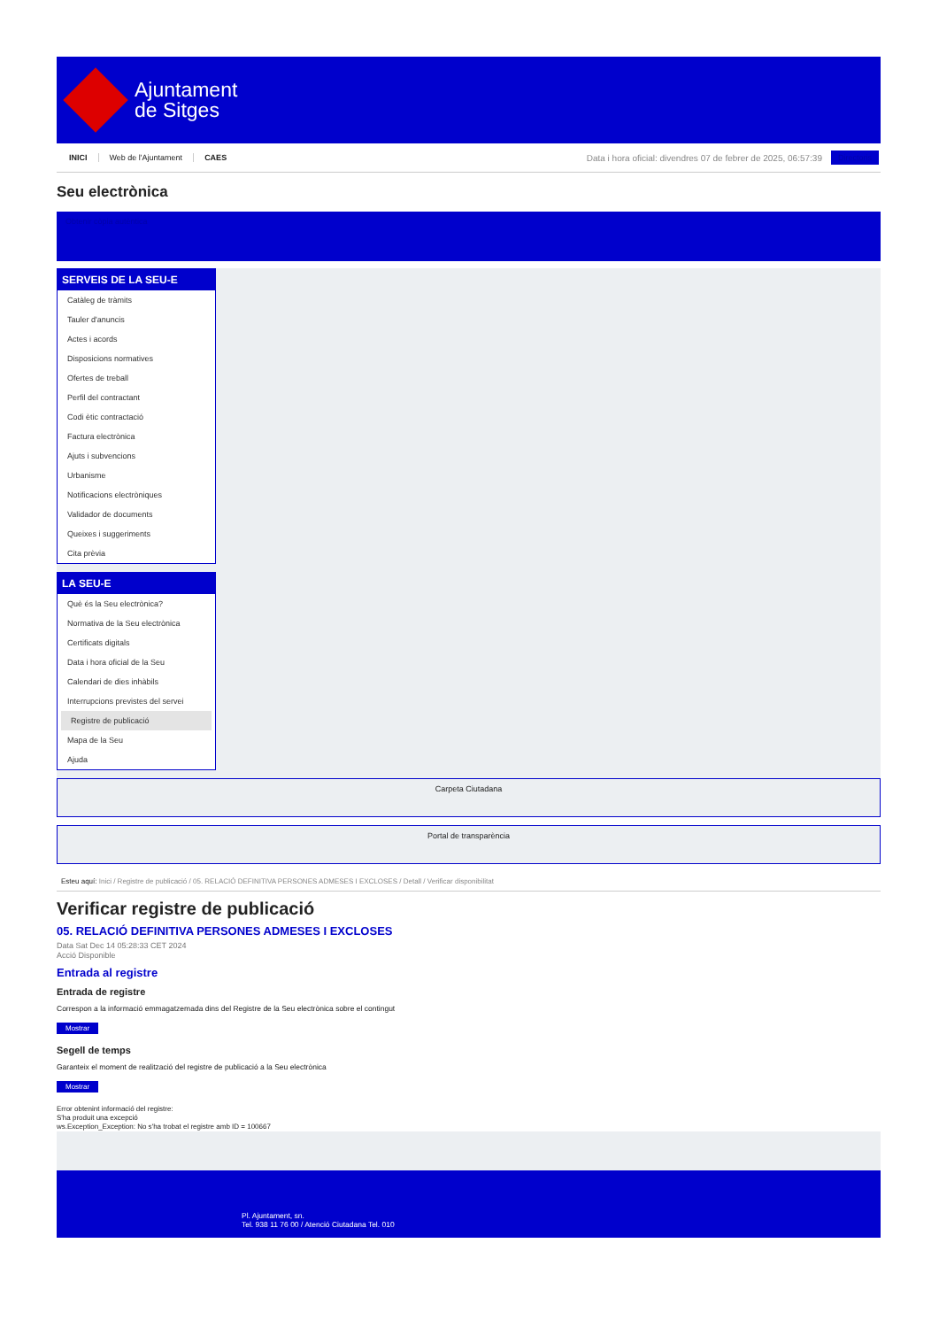Ajuntament
de Sitges
INICI Web de l'Ajuntament CAES
Data i hora oficial: divendres 07 de febrer de 2025, 06:57:39
Directoris
Seu electrònica
Obtenir còpia autèntica
SERVEIS DE LA SEU-E
Catàleg de tràmits
Tauler d'anuncis
Actes i acords
Disposicions normatives
Ofertes de treball
Perfil del contractant
Codi ètic contractació
Factura electrònica
Ajuts i subvencions
Urbanisme
Notificacions electròniques
Validador de documents
Queixes i suggeriments
Cita prèvia
LA SEU-E
Què és la Seu electrònica?
Normativa de la Seu electrònica
Certificats digitals
Data i hora oficial de la Seu
Calendari de dies inhàbils
Interrupcions previstes del servei
Registre de publicació
Mapa de la Seu
Ajuda
Carpeta Ciutadana
Portal de transparència
Esteu aquí: Inici / Registre de publicació / 05. RELACIÓ DEFINITIVA PERSONES ADMESES I EXCLOSES / Detall / Verificar disponibilitat
Verificar registre de publicació
05. RELACIÓ DEFINITIVA PERSONES ADMESES I EXCLOSES
Data Sat Dec 14 05:28:33 CET 2024
Acció Disponible
Entrada al registre
Entrada de registre
Correspon a la informació emmagatzemada dins del Registre de la Seu electrònica sobre el contingut
Mostrar
Segell de temps
Garanteix el moment de realització del registre de publicació a la Seu electrònica
Mostrar
Error obtenint informació del registre:
S'ha produit una excepció
ws.Exception_Exception: No s'ha trobat el registre amb ID = 100667
Pl. Ajuntament, sn.
Tel. 938 11 76 00 / Atenció Ciutadana Tel. 010